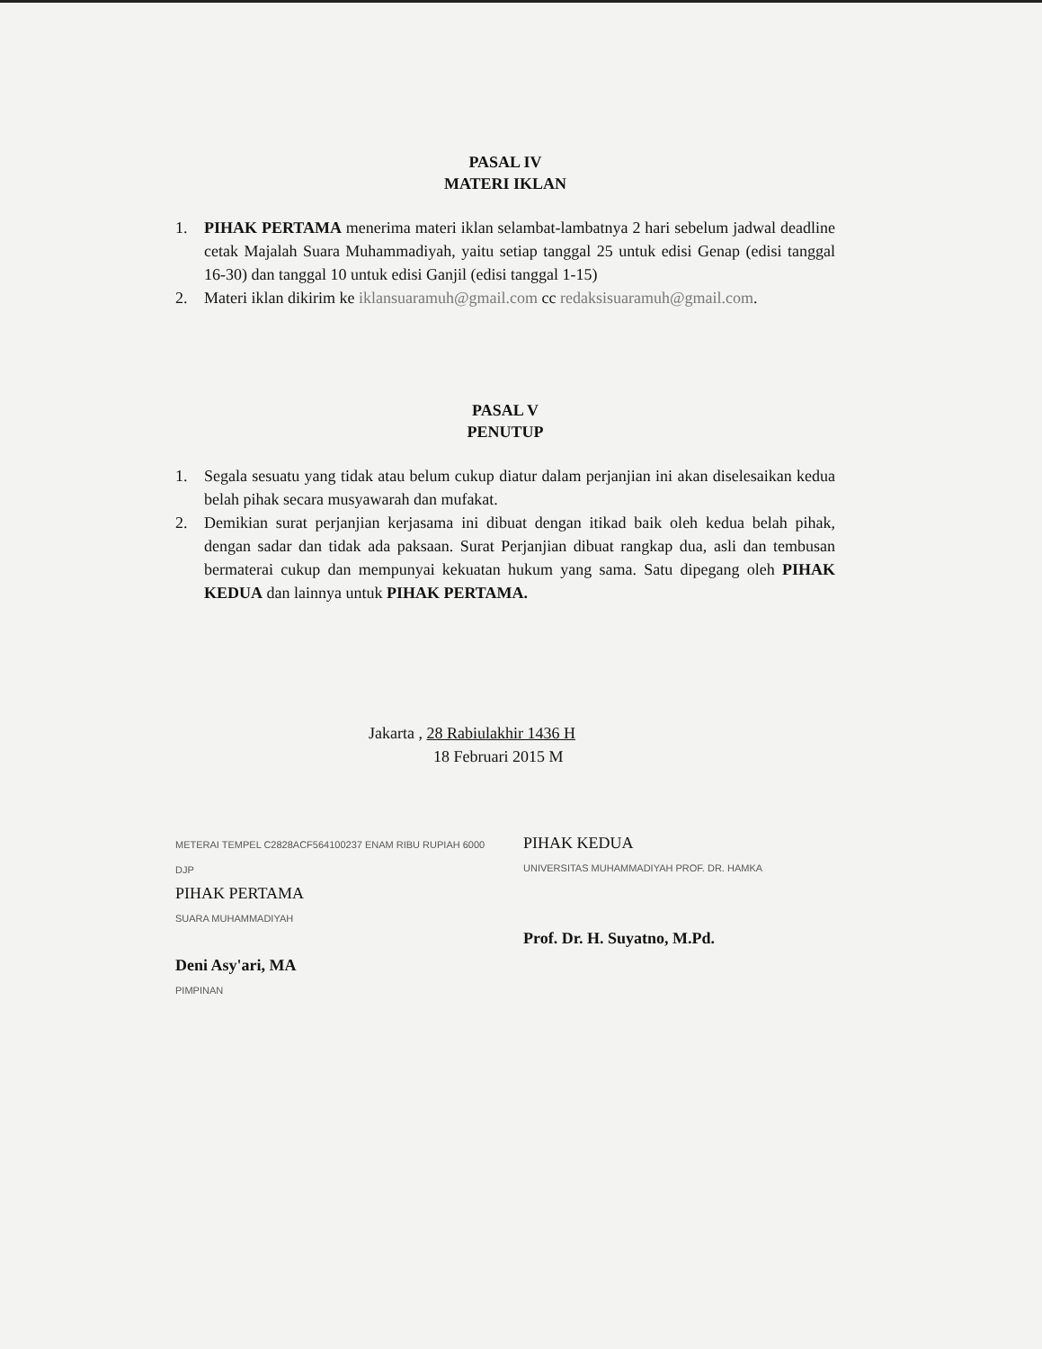PASAL IV
MATERI IKLAN
1. PIHAK PERTAMA menerima materi iklan selambat-lambatnya 2 hari sebelum jadwal deadline cetak Majalah Suara Muhammadiyah, yaitu setiap tanggal 25 untuk edisi Genap (edisi tanggal 16-30) dan tanggal 10 untuk edisi Ganjil (edisi tanggal 1-15)
2. Materi iklan dikirim ke iklansuaramuh@gmail.com cc redaksisuaramuh@gmail.com.
PASAL V
PENUTUP
1. Segala sesuatu yang tidak atau belum cukup diatur dalam perjanjian ini akan diselesaikan kedua belah pihak secara musyawarah dan mufakat.
2. Demikian surat perjanjian kerjasama ini dibuat dengan itikad baik oleh kedua belah pihak, dengan sadar dan tidak ada paksaan. Surat Perjanjian dibuat rangkap dua, asli dan tembusan bermaterai cukup dan mempunyai kekuatan hukum yang sama. Satu dipegang oleh PIHAK KEDUA dan lainnya untuk PIHAK PERTAMA.
Jakarta , 28 Rabiulakhir 1436 H
18 Februari 2015 M
METERAI TEMPEL C2828ACF564100237 ENAM RIBU RUPIAH 6000 DJP
PIHAK PERTAMA
SUARA MUHAMMADIYAH
Deni Asy'ari, MA
PIMPINAN
PIHAK KEDUA
UNIVERSITAS MUHAMMADIYAH PROF. DR. HAMKA
Prof. Dr. H. Suyatno, M.Pd.